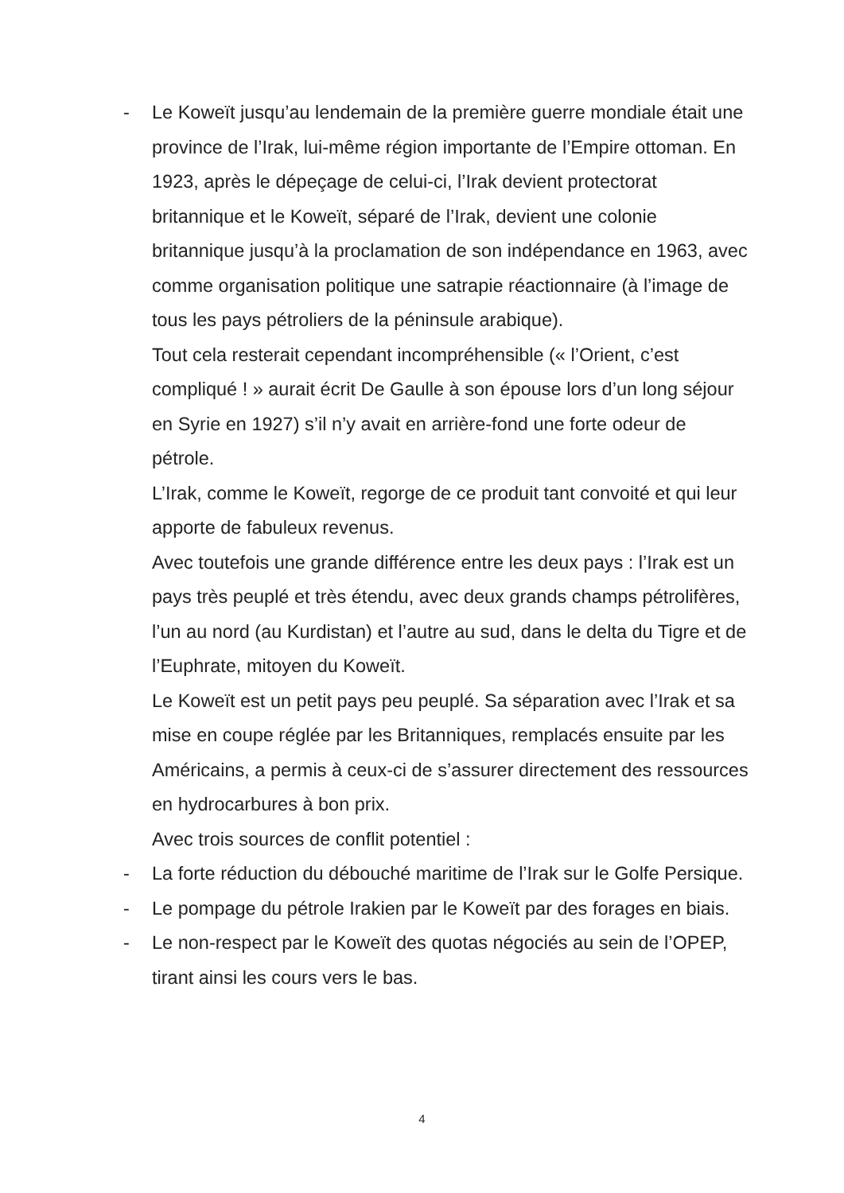- Le Koweït jusqu’au lendemain de la première guerre mondiale était une province de l’Irak, lui-même région importante de l’Empire ottoman. En 1923, après le dépeçage de celui-ci, l’Irak devient protectorat britannique et le Koweït, séparé de l’Irak, devient une colonie britannique jusqu’à la proclamation de son indépendance en 1963, avec comme organisation politique une satrapie réactionnaire (à l’image de tous les pays pétroliers de la péninsule arabique).
Tout cela resterait cependant incompréhensible (« l’Orient, c’est compliqué ! » aurait écrit De Gaulle à son épouse lors d’un long séjour en Syrie en 1927) s’il n’y avait en arrière-fond une forte odeur de pétrole.
L’Irak, comme le Koweït, regorge de ce produit tant convoité et qui leur apporte de fabuleux revenus.
Avec toutefois une grande différence entre les deux pays : l’Irak est un pays très peuplé et très étendu, avec deux grands champs pétrolifères, l’un au nord (au Kurdistan) et l’autre au sud, dans le delta du Tigre et de l’Euphrate, mitoyen du Koweït.
Le Koweït est un petit pays peu peuplé. Sa séparation avec l’Irak et sa mise en coupe réglée par les Britanniques, remplacés ensuite par les Américains, a permis à ceux-ci de s’assurer directement des ressources en hydrocarbures à bon prix.
Avec trois sources de conflit potentiel :
- La forte réduction du débouché maritime de l’Irak sur le Golfe Persique.
- Le pompage du pétrole Irakien par le Koweït par des forages en biais.
- Le non-respect par le Koweït des quotas négociés au sein de l’OPEP, tirant ainsi les cours vers le bas.
4